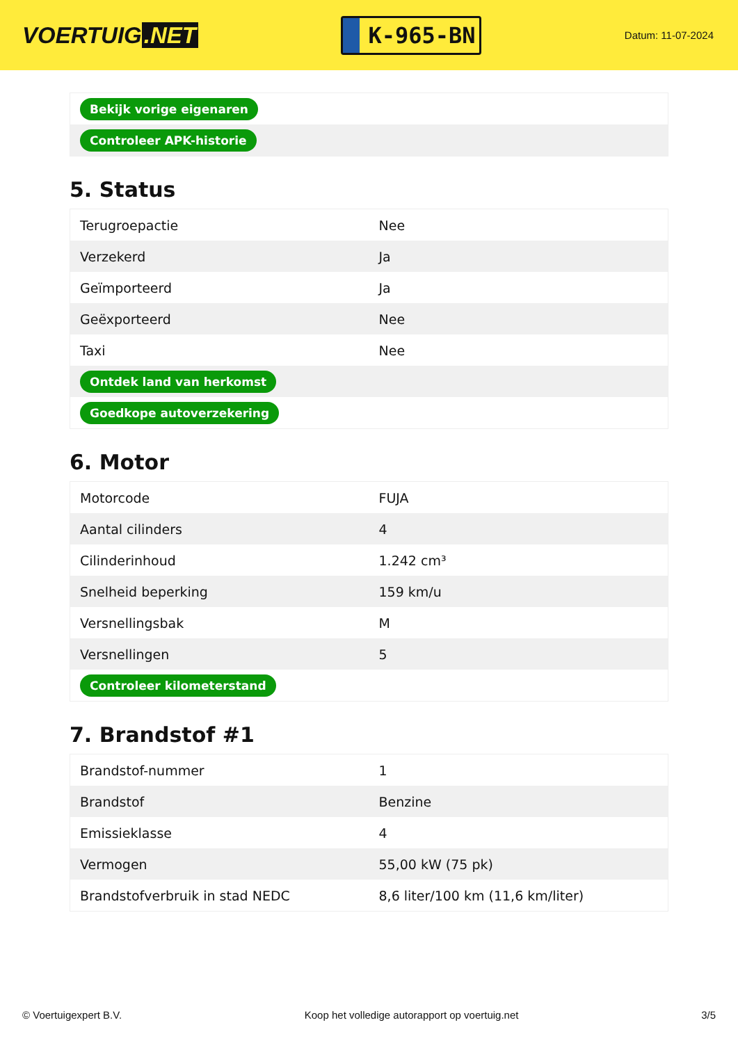VOERTUIG.NET
K-965-BN
Datum: 11-07-2024
| Bekijk vorige eigenaren |
| Controleer APK-historie |
5. Status
| Terugroepactie | Nee |
| Verzekerd | Ja |
| Geïmporteerd | Ja |
| Geëxporteerd | Nee |
| Taxi | Nee |
| Ontdek land van herkomst | |
| Goedkope autoverzekering | |
6. Motor
| Motorcode | FUJA |
| Aantal cilinders | 4 |
| Cilinderinhoud | 1.242 cm³ |
| Snelheid beperking | 159 km/u |
| Versnellingsbak | M |
| Versnellingen | 5 |
| Controleer kilometerstand | |
7. Brandstof #1
| Brandstof-nummer | 1 |
| Brandstof | Benzine |
| Emissieklasse | 4 |
| Vermogen | 55,00 kW (75 pk) |
| Brandstofverbruik in stad NEDC | 8,6 liter/100 km (11,6 km/liter) |
© Voertuigexpert B.V. Koop het volledige autorapport op voertuig.net 3/5